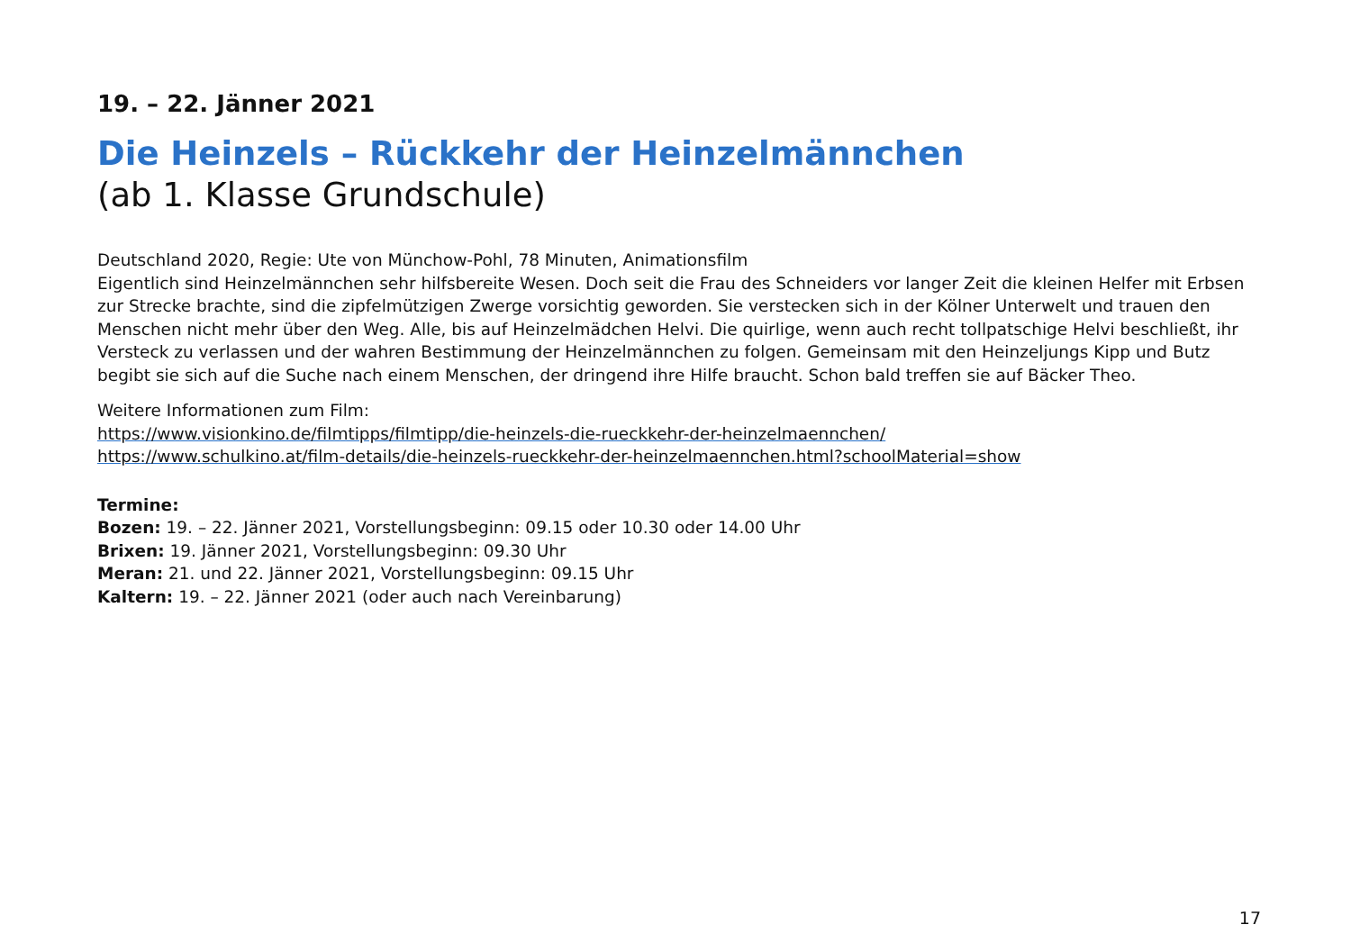19. – 22. Jänner 2021
Die Heinzels – Rückkehr der Heinzelmännchen
(ab 1. Klasse Grundschule)
Deutschland 2020, Regie: Ute von Münchow-Pohl, 78 Minuten, Animationsfilm
Eigentlich sind Heinzelmännchen sehr hilfsbereite Wesen. Doch seit die Frau des Schneiders vor langer Zeit die kleinen Helfer mit Erbsen zur Strecke brachte, sind die zipfelmützigen Zwerge vorsichtig geworden. Sie verstecken sich in der Kölner Unterwelt und trauen den Menschen nicht mehr über den Weg. Alle, bis auf Heinzelmädchen Helvi. Die quirlige, wenn auch recht tollpatschige Helvi beschließt, ihr Versteck zu verlassen und der wahren Bestimmung der Heinzelmännchen zu folgen. Gemeinsam mit den Heinzeljungs Kipp und Butz begibt sie sich auf die Suche nach einem Menschen, der dringend ihre Hilfe braucht. Schon bald treffen sie auf Bäcker Theo.
Weitere Informationen zum Film:
https://www.visionkino.de/filmtipps/filmtipp/die-heinzels-die-rueckkehr-der-heinzelmaennchen/
https://www.schulkino.at/film-details/die-heinzels-rueckkehr-der-heinzelmaennchen.html?schoolMaterial=show
Termine:
Bozen: 19. – 22. Jänner 2021, Vorstellungsbeginn: 09.15 oder 10.30 oder 14.00 Uhr
Brixen: 19. Jänner 2021, Vorstellungsbeginn: 09.30 Uhr
Meran: 21. und 22. Jänner 2021, Vorstellungsbeginn: 09.15 Uhr
Kaltern: 19. – 22. Jänner 2021 (oder auch nach Vereinbarung)
17